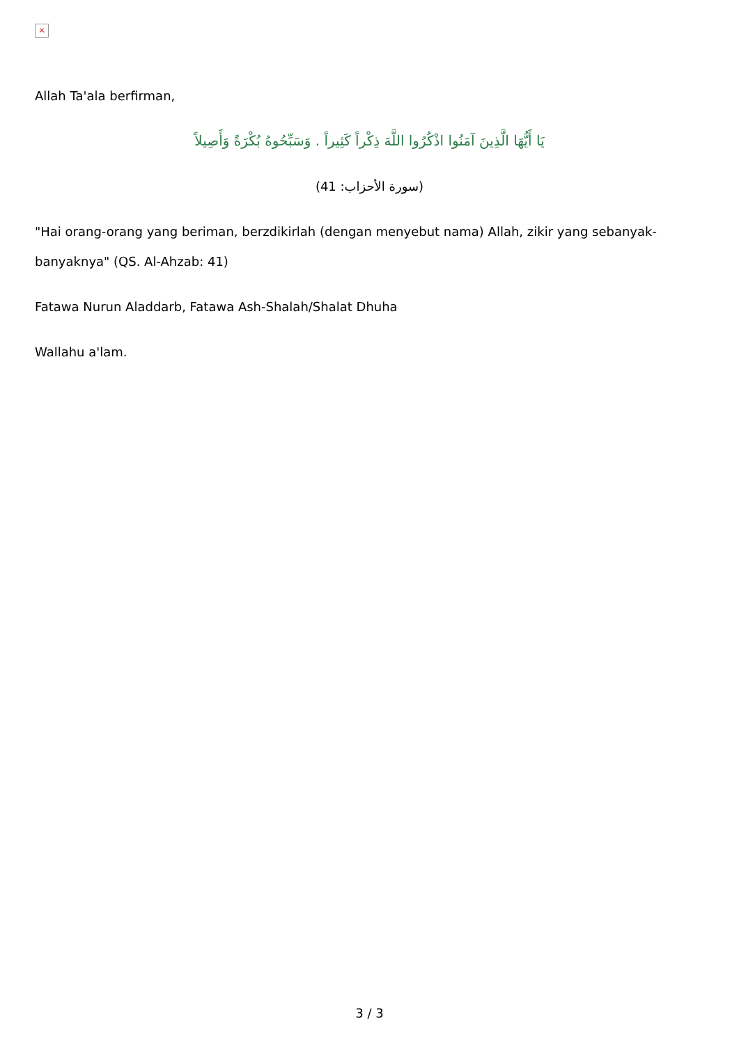×
Allah Ta'ala berfirman,
يَا أَيُّهَا الَّذِينَ آمَنُوا اذْكُرُوا اللَّهَ ذِكْراً كَثِيراً . وَسَبِّحُوهُ بُكْرَةً وَأَصِيلاً
(سورة الأحزاب: 41)
"Hai orang-orang yang beriman, berzdikirlah (dengan menyebut nama) Allah, zikir yang sebanyak-banyaknya" (QS. Al-Ahzab: 41)
Fatawa Nurun Aladdarb, Fatawa Ash-Shalah/Shalat Dhuha
Wallahu a'lam.
3 / 3